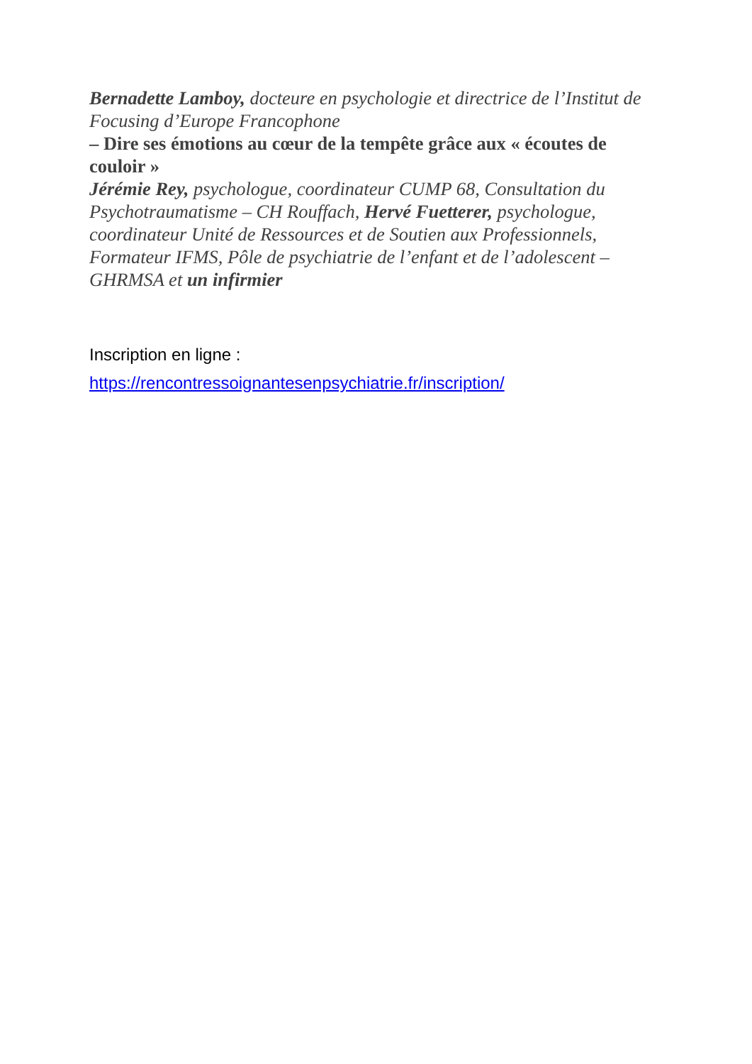Bernadette Lamboy, docteure en psychologie et directrice de l’Institut de Focusing d’Europe Francophone
– Dire ses émotions au cœur de la tempête grâce aux « écoutes de couloir »
Jérémie Rey, psychologue, coordinateur CUMP 68, Consultation du Psychotraumatisme – CH Rouffach, Hervé Fuetterer, psychologue, coordinateur Unité de Ressources et de Soutien aux Professionnels, Formateur IFMS, Pôle de psychiatrie de l’enfant et de l’adolescent – GHRMSA et un infirmier
Inscription en ligne :
https://rencontressoignantesenpsychiatrie.fr/inscription/